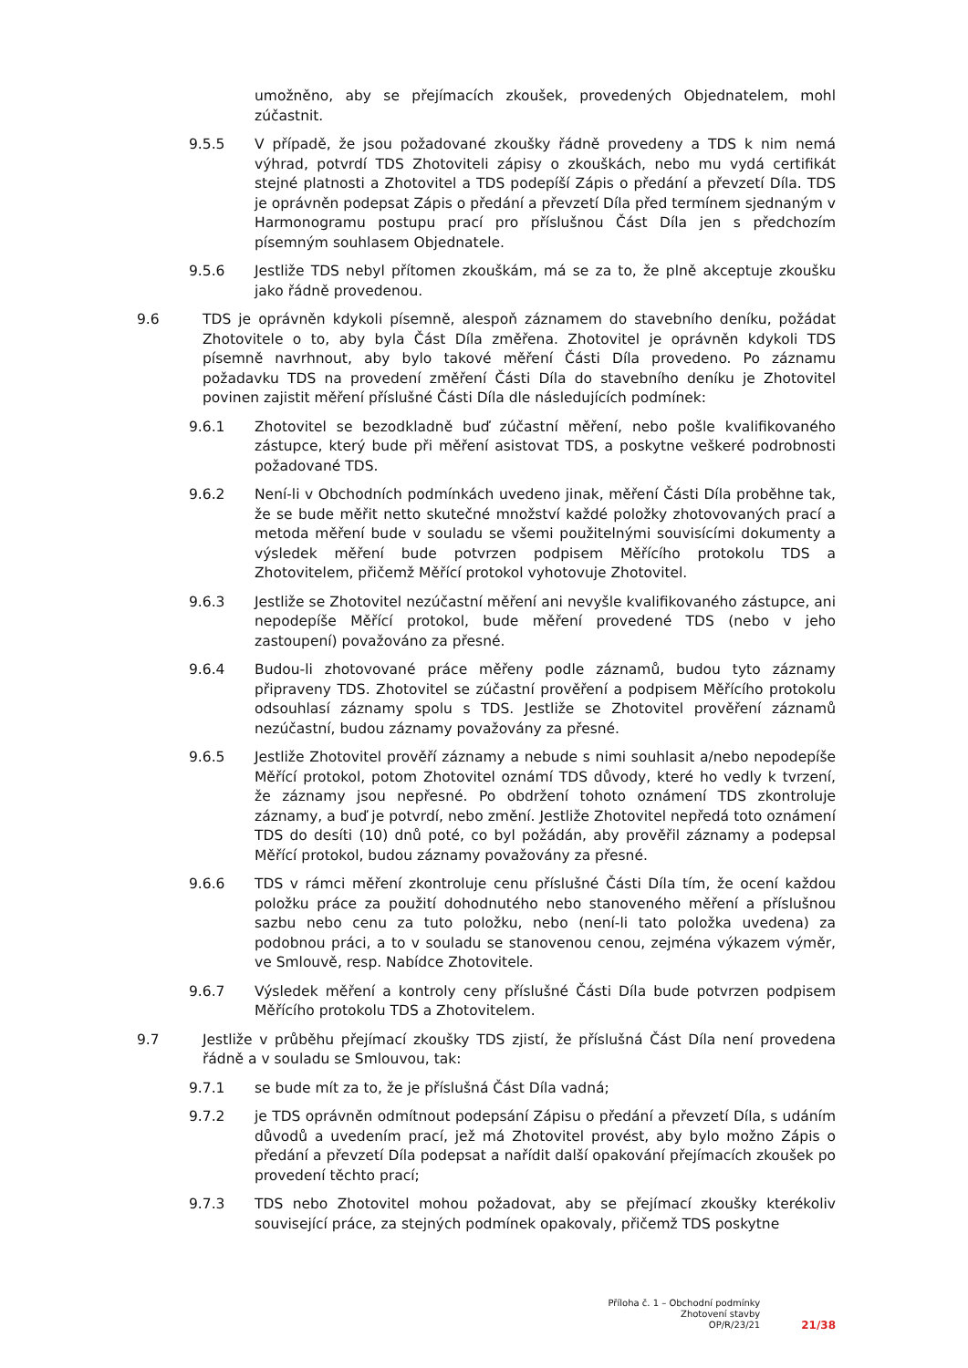umožněno, aby se přejímacích zkoušek, provedených Objednatelem, mohl zúčastnit.
9.5.5 V případě, že jsou požadované zkoušky řádně provedeny a TDS k nim nemá výhrad, potvrdí TDS Zhotoviteli zápisy o zkouškách, nebo mu vydá certifikát stejné platnosti a Zhotovitel a TDS podepíší Zápis o předání a převzetí Díla. TDS je oprávněn podepsat Zápis o předání a převzetí Díla před termínem sjednaným v Harmonogramu postupu prací pro příslušnou Část Díla jen s předchozím písemným souhlasem Objednatele.
9.5.6 Jestliže TDS nebyl přítomen zkouškám, má se za to, že plně akceptuje zkoušku jako řádně provedenou.
9.6 TDS je oprávněn kdykoli písemně, alespoň záznamem do stavebního deníku, požádat Zhotovitele o to, aby byla Část Díla změřena. Zhotovitel je oprávněn kdykoli TDS písemně navrhnout, aby bylo takové měření Části Díla provedeno. Po záznamu požadavku TDS na provedení změření Části Díla do stavebního deníku je Zhotovitel povinen zajistit měření příslušné Části Díla dle následujících podmínek:
9.6.1 Zhotovitel se bezodkladně buď zúčastní měření, nebo pošle kvalifikovaného zástupce, který bude při měření asistovat TDS, a poskytne veškeré podrobnosti požadované TDS.
9.6.2 Není-li v Obchodních podmínkách uvedeno jinak, měření Části Díla proběhne tak, že se bude měřit netto skutečné množství každé položky zhotovovaných prací a metoda měření bude v souladu se všemi použitelnými souvisícími dokumenty a výsledek měření bude potvrzen podpisem Měřícího protokolu TDS a Zhotovitelem, přičemž Měřící protokol vyhotovuje Zhotovitel.
9.6.3 Jestliže se Zhotovitel nezúčastní měření ani nevyšle kvalifikovaného zástupce, ani nepodepíše Měřící protokol, bude měření provedené TDS (nebo v jeho zastoupení) považováno za přesné.
9.6.4 Budou-li zhotovované práce měřeny podle záznamů, budou tyto záznamy připraveny TDS. Zhotovitel se zúčastní prověření a podpisem Měřícího protokolu odsouhlasí záznamy spolu s TDS. Jestliže se Zhotovitel prověření záznamů nezúčastní, budou záznamy považovány za přesné.
9.6.5 Jestliže Zhotovitel prověří záznamy a nebude s nimi souhlasit a/nebo nepodepíše Měřící protokol, potom Zhotovitel oznámí TDS důvody, které ho vedly k tvrzení, že záznamy jsou nepřesné. Po obdržení tohoto oznámení TDS zkontroluje záznamy, a buď je potvrdí, nebo změní. Jestliže Zhotovitel nepředá toto oznámení TDS do desíti (10) dnů poté, co byl požádán, aby prověřil záznamy a podepsal Měřící protokol, budou záznamy považovány za přesné.
9.6.6 TDS v rámci měření zkontroluje cenu příslušné Části Díla tím, že ocení každou položku práce za použití dohodnutého nebo stanoveného měření a příslušnou sazbu nebo cenu za tuto položku, nebo (není-li tato položka uvedena) za podobnou práci, a to v souladu se stanovenou cenou, zejména výkazem výměr, ve Smlouvě, resp. Nabídce Zhotovitele.
9.6.7 Výsledek měření a kontroly ceny příslušné Části Díla bude potvrzen podpisem Měřícího protokolu TDS a Zhotovitelem.
9.7 Jestliže v průběhu přejímací zkoušky TDS zjistí, že příslušná Část Díla není provedena řádně a v souladu se Smlouvou, tak:
9.7.1 se bude mít za to, že je příslušná Část Díla vadná;
9.7.2 je TDS oprávněn odmítnout podepsání Zápisu o předání a převzetí Díla, s udáním důvodů a uvedením prací, jež má Zhotovitel provést, aby bylo možno Zápis o předání a převzetí Díla podepsat a nařídit další opakování přejímacích zkoušek po provedení těchto prací;
9.7.3 TDS nebo Zhotovitel mohou požadovat, aby se přejímací zkoušky kterékoliv související práce, za stejných podmínek opakovaly, přičemž TDS poskytne
Příloha č. 1 – Obchodní podmínky
Zhotovení stavby
OP/R/23/21
21/38